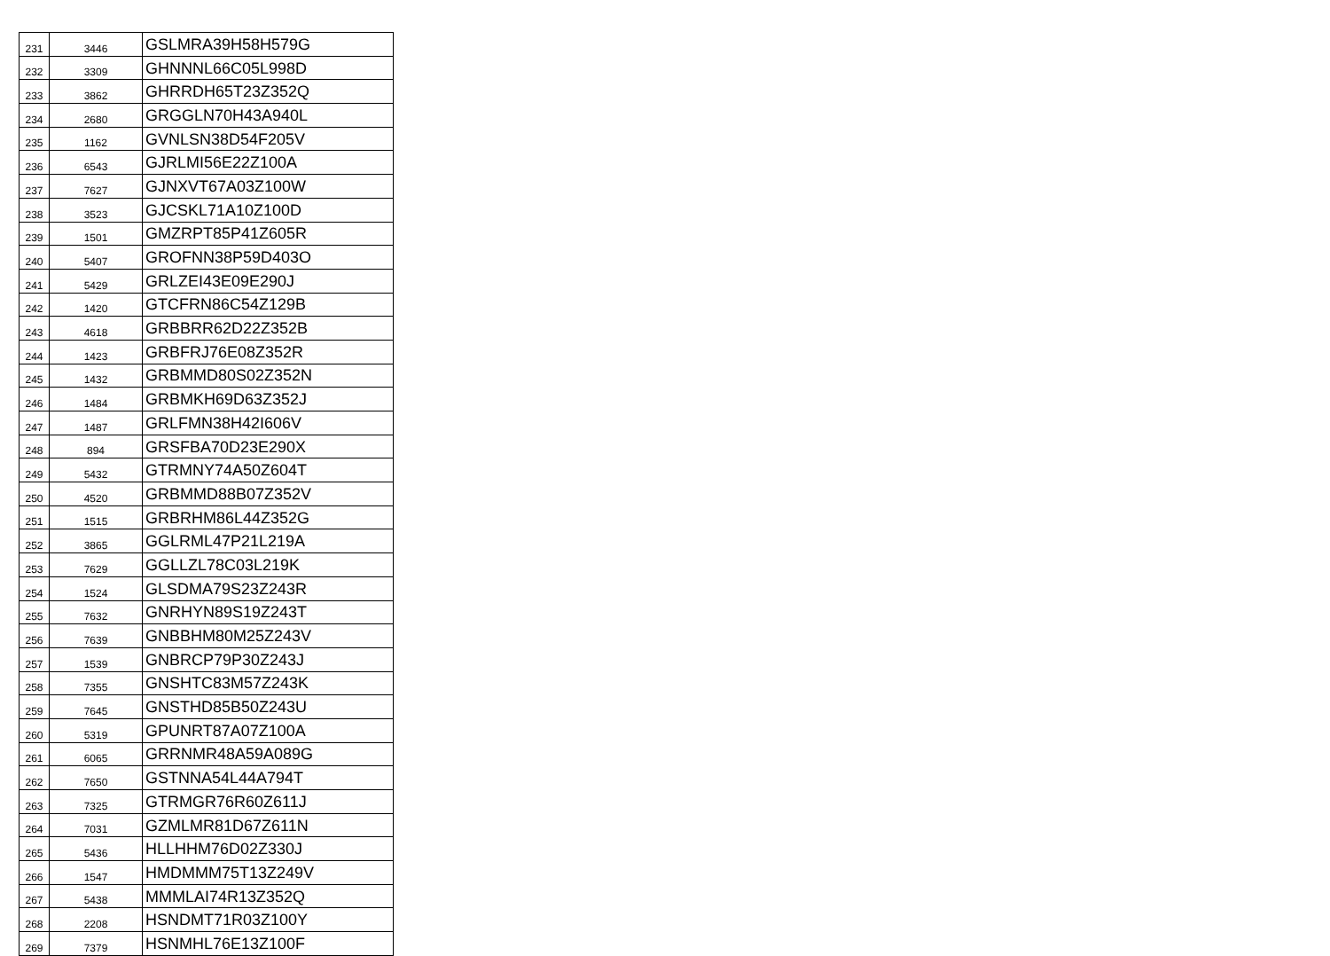| 231 | 3446 | GSLMRA39H58H579G |
| 232 | 3309 | GHNNNL66C05L998D |
| 233 | 3862 | GHRRDH65T23Z352Q |
| 234 | 2680 | GRGGLN70H43A940L |
| 235 | 1162 | GVNLSN38D54F205V |
| 236 | 6543 | GJRLMI56E22Z100A |
| 237 | 7627 | GJNXVT67A03Z100W |
| 238 | 3523 | GJCSKL71A10Z100D |
| 239 | 1501 | GMZRPT85P41Z605R |
| 240 | 5407 | GROFNN38P59D403O |
| 241 | 5429 | GRLZEI43E09E290J |
| 242 | 1420 | GTCFRN86C54Z129B |
| 243 | 4618 | GRBBRR62D22Z352B |
| 244 | 1423 | GRBFRJ76E08Z352R |
| 245 | 1432 | GRBMMD80S02Z352N |
| 246 | 1484 | GRBMKH69D63Z352J |
| 247 | 1487 | GRLFMN38H42I606V |
| 248 | 894 | GRSFBA70D23E290X |
| 249 | 5432 | GTRMNY74A50Z604T |
| 250 | 4520 | GRBMMD88B07Z352V |
| 251 | 1515 | GRBRHM86L44Z352G |
| 252 | 3865 | GGLRML47P21L219A |
| 253 | 7629 | GGLLZL78C03L219K |
| 254 | 1524 | GLSDMA79S23Z243R |
| 255 | 7632 | GNRHYN89S19Z243T |
| 256 | 7639 | GNBBHM80M25Z243V |
| 257 | 1539 | GNBRCP79P30Z243J |
| 258 | 7355 | GNSHTC83M57Z243K |
| 259 | 7645 | GNSTHD85B50Z243U |
| 260 | 5319 | GPUNRT87A07Z100A |
| 261 | 6065 | GRRNMR48A59A089G |
| 262 | 7650 | GSTNNA54L44A794T |
| 263 | 7325 | GTRMGR76R60Z611J |
| 264 | 7031 | GZMLMR81D67Z611N |
| 265 | 5436 | HLLHHM76D02Z330J |
| 266 | 1547 | HMDMMM75T13Z249V |
| 267 | 5438 | MMMLAI74R13Z352Q |
| 268 | 2208 | HSNDMT71R03Z100Y |
| 269 | 7379 | HSNMHL76E13Z100F |